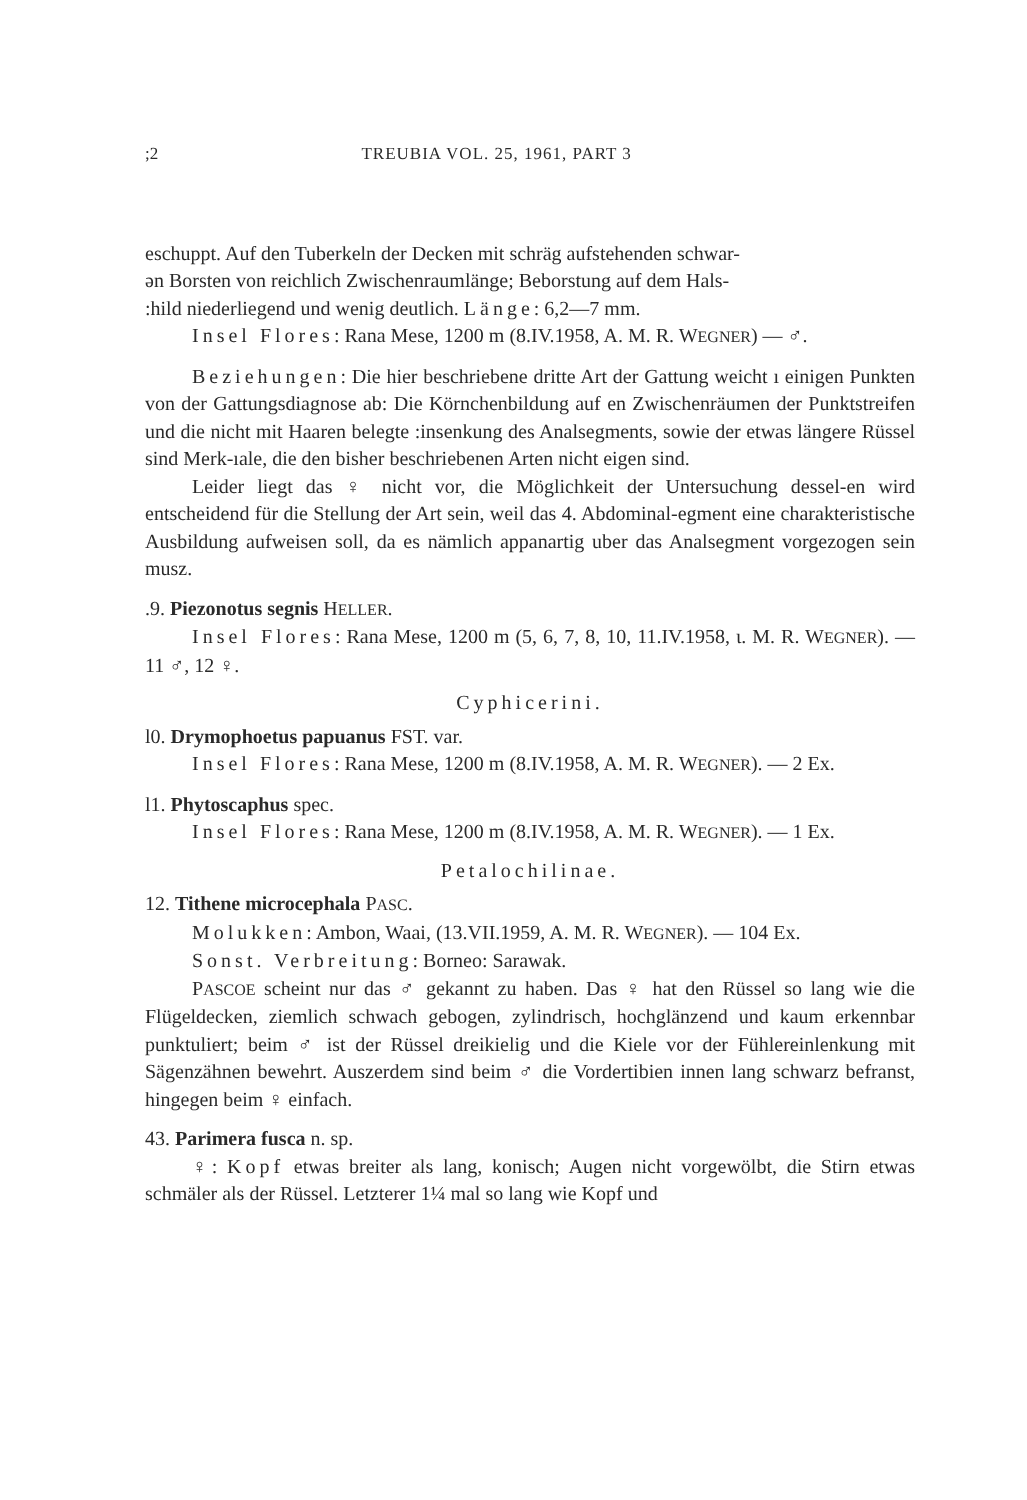;2 TREUBIA VOL. 25, 1961, PART 3
eschuppt. Auf den Tuberkeln der Decken mit schräg aufstehenden schwar-
ən Borsten von reichlich Zwischenraumlänge; Beborstung auf dem Hals-
:hild niederliegend und wenig deutlich. Länge: 6,2—7 mm.
Insel Flores: Rana Mese, 1200 m (8.IV.1958, A. M. R. WEGNER) — ♂.
Beziehungen: Die hier beschriebene dritte Art der Gattung weicht ı einigen Punkten von der Gattungsdiagnose ab: Die Körnchenbildung auf en Zwischenräumen der Punktstreifen und die nicht mit Haaren belegte :insenkung des Analsegments, sowie der etwas längere Rüssel sind Merk-ıale, die den bisher beschriebenen Arten nicht eigen sind.
Leider liegt das ♀ nicht vor, die Möglichkeit der Untersuchung dessel-en wird entscheidend für die Stellung der Art sein, weil das 4. Abdominal-egment eine charakteristische Ausbildung aufweisen soll, da es nämlich appanartig uber das Analsegment vorgezogen sein musz.
.9. Piezonotus segnis HELLER.
Insel Flores: Rana Mese, 1200 m (5, 6, 7, 8, 10, 11.IV.1958, ι. M. R. WEGNER). — 11 ♂, 12 ♀.
Cyphicerini.
l0. Drymophoetus papuanus FST. var.
Insel Flores: Rana Mese, 1200 m (8.IV.1958, A. M. R. WEGNER). — 2 Ex.
l1. Phytoscaphus spec.
Insel Flores: Rana Mese, 1200 m (8.IV.1958, A. M. R. WEGNER). — 1 Ex.
Petalochilinae.
12. Tithene microcephala PASC.
Molukken: Ambon, Waai, (13.VII.1959, A. M. R. WEGNER). — 104 Ex.
Sonst. Verbreitung: Borneo: Sarawak.
PASCOE scheint nur das ♂ gekannt zu haben. Das ♀ hat den Rüssel so lang wie die Flügeldecken, ziemlich schwach gebogen, zylindrisch, hochglänzend und kaum erkennbar punktuliert; beim ♂ ist der Rüssel dreikielig und die Kiele vor der Fühlereinlenkung mit Sägenzähnen bewehrt. Auszerdem sind beim ♂ die Vordertibien innen lang schwarz befranst, hingegen beim ♀ einfach.
43. Parimera fusca n. sp.
♀: Kopf etwas breiter als lang, konisch; Augen nicht vorgewölbt, die Stirn etwas schmäler als der Rüssel. Letzterer 1¼ mal so lang wie Kopf und